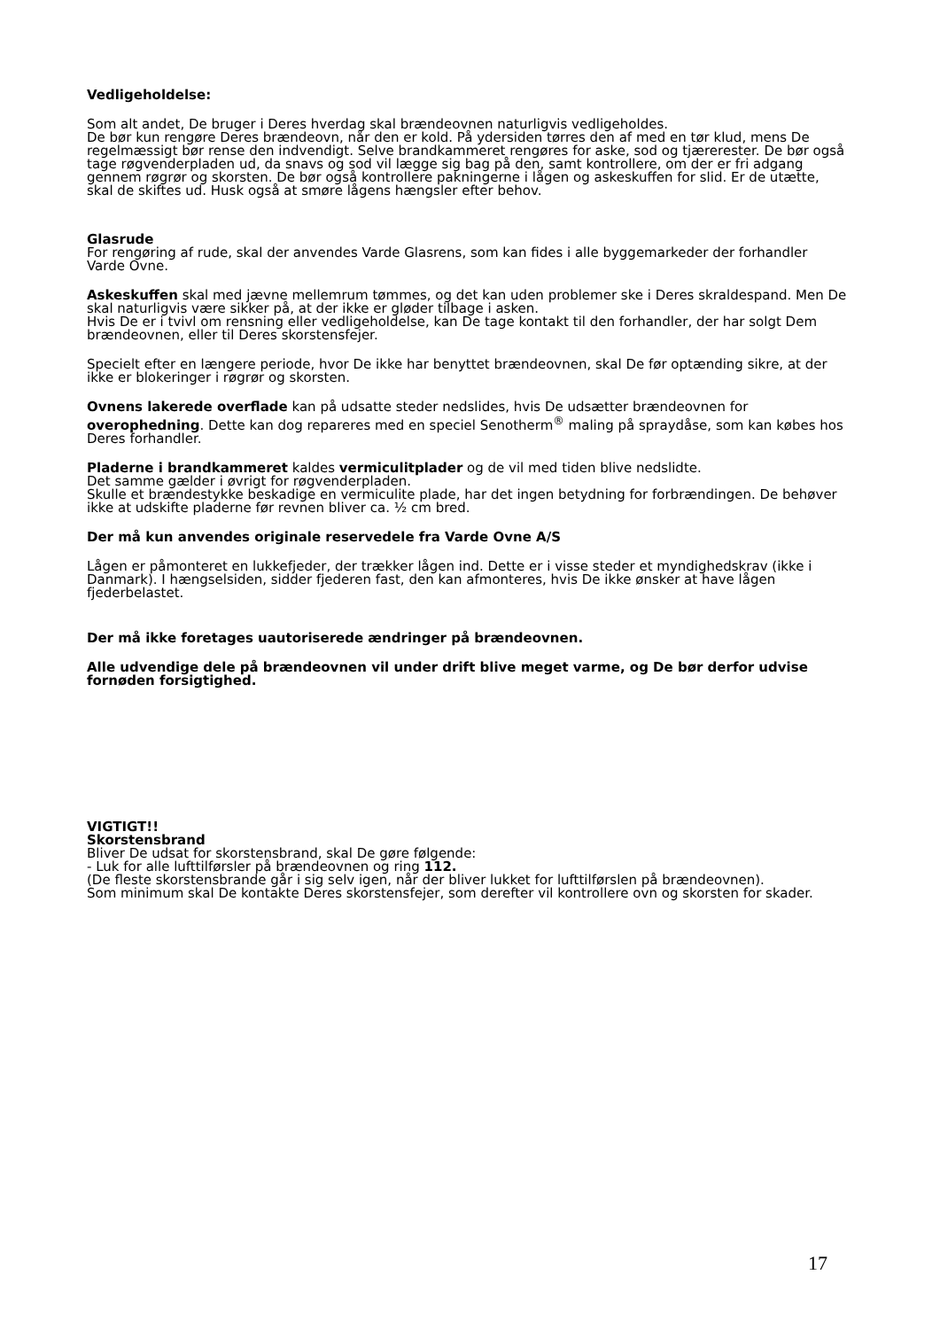Vedligeholdelse:
Som alt andet, De bruger i Deres hverdag skal brændeovnen naturligvis vedligeholdes.
De bør kun rengøre Deres brændeovn, når den er kold. På ydersiden tørres den af med en tør klud, mens De regelmæssigt bør rense den indvendigt. Selve brandkammeret rengøres for aske, sod og tjærerester. De bør også tage røgvenderpladen ud, da snavs og sod vil lægge sig bag på den, samt kontrollere, om der er fri adgang gennem røgrør og skorsten. De bør også kontrollere pakningerne i lågen og askeskuffen for slid. Er de utætte, skal de skiftes ud. Husk også at smøre lågens hængsler efter behov.
Glasrude
For rengøring af rude, skal der anvendes Varde Glasrens, som kan fides i alle byggemarkeder der forhandler Varde Ovne.
Askeskuffen skal med jævne mellemrum tømmes, og det kan uden problemer ske i Deres skraldespand. Men De skal naturligvis være sikker på, at der ikke er gløder tilbage i asken.
Hvis De er i tvivl om rensning eller vedligeholdelse, kan De tage kontakt til den forhandler, der har solgt Dem brændeovnen, eller til Deres skorstensfejer.
Specielt efter en længere periode, hvor De ikke har benyttet brændeovnen, skal De før optænding sikre, at der ikke er blokeringer i røgrør og skorsten.
Ovnens lakerede overflade kan på udsatte steder nedslides, hvis De udsætter brændeovnen for overophedning. Dette kan dog repareres med en speciel Senotherm<sup>®</sup> maling på spraydåse, som kan købes hos Deres forhandler.
Pladerne i brandkammeret kaldes vermiculitplader og de vil med tiden blive nedslidte.
Det samme gælder i øvrigt for røgvenderpladen.
Skulle et brændestykke beskadige en vermiculite plade, har det ingen betydning for forbrændingen. De behøver ikke at udskifte pladerne før revnen bliver ca. ½ cm bred.
Der må kun anvendes originale reservedele fra Varde Ovne A/S
Lågen er påmonteret en lukkefjeder, der trækker lågen ind. Dette er i visse steder et myndighedskrav (ikke i Danmark). I hængselsiden, sidder fjederen fast, den kan afmonteres, hvis De ikke ønsker at have lågen fjederbelastet.
Der må ikke foretages uautoriserede ændringer på brændeovnen.
Alle udvendige dele på brændeovnen vil under drift blive meget varme, og De bør derfor udvise fornøden forsigtighed.
VIGTIGT!!
Skorstensbrand
Bliver De udsat for skorstensbrand, skal De gøre følgende:
- Luk for alle lufttilførsler på brændeovnen og ring 112.
(De fleste skorstensbrande går i sig selv igen, når der bliver lukket for lufttilførslen på brændeovnen).
Som minimum skal De kontakte Deres skorstensfejer, som derefter vil kontrollere ovn og skorsten for skader.
17